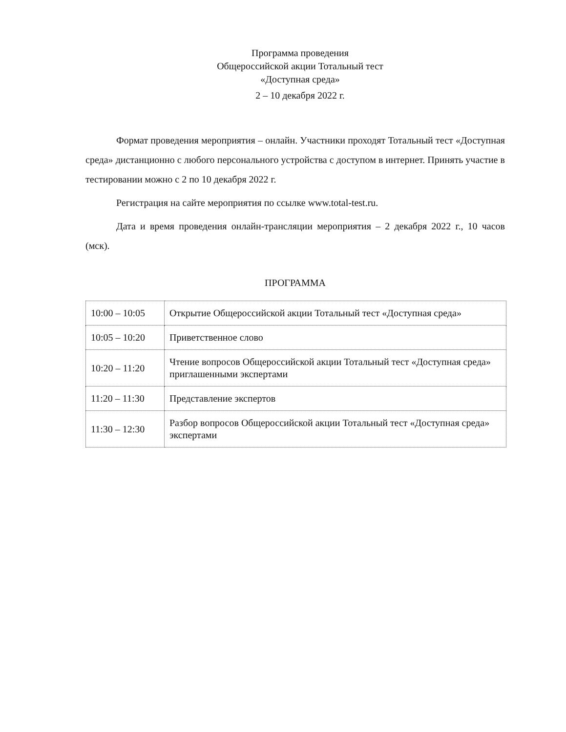Программа проведения
Общероссийской акции Тотальный тест
«Доступная среда»
2 – 10 декабря 2022 г.
Формат проведения мероприятия – онлайн. Участники проходят Тотальный тест «Доступная среда» дистанционно с любого персонального устройства с доступом в интернет. Принять участие в тестировании можно с 2 по 10 декабря 2022 г.
Регистрация на сайте мероприятия по ссылке www.total-test.ru.
Дата и время проведения онлайн-трансляции мероприятия – 2 декабря 2022 г., 10 часов (мск).
ПРОГРАММА
| 10:00 – 10:05 | Открытие Общероссийской акции Тотальный тест «Доступная среда» |
| 10:05 – 10:20 | Приветственное слово |
| 10:20 – 11:20 | Чтение вопросов Общероссийской акции Тотальный тест «Доступная среда» приглашенными экспертами |
| 11:20 – 11:30 | Представление экспертов |
| 11:30 – 12:30 | Разбор вопросов Общероссийской акции Тотальный тест «Доступная среда» экспертами |